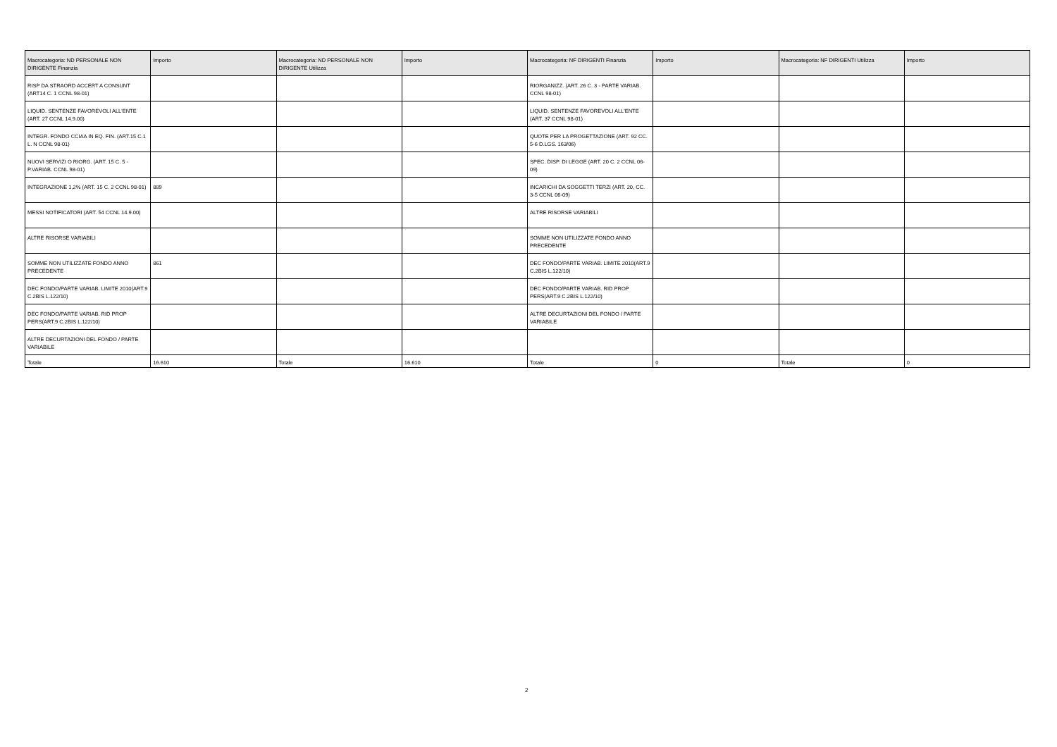| Macrocategoria: ND PERSONALE NON DIRIGENTE Finanzia | Importo | Macrocategoria: ND PERSONALE NON DIRIGENTE Utilizza | Importo | Macrocategoria: NF DIRIGENTI Finanzia | Importo | Macrocategoria: NF DIRIGENTI Utilizza | Importo |
| --- | --- | --- | --- | --- | --- | --- | --- |
| RISP DA STRAORD ACCERT A CONSUNT (ART14 C. 1 CCNL 98-01) | | | | RIORGANIZZ. (ART. 26 C. 3 - PARTE VARIAB. CCNL 98-01) | | | |
| LIQUID. SENTENZE FAVOREVOLI ALL'ENTE (ART. 27 CCNL 14.9.00) | | | | LIQUID. SENTENZE FAVOREVOLI ALL'ENTE (ART. 37 CCNL 98-01) | | | |
| INTEGR. FONDO CCIAA IN EQ. FIN. (ART.15 C.1 L. N CCNL 98-01) | | | | QUOTE PER LA PROGETTAZIONE (ART. 92 CC. 5-6 D.LGS. 163/06) | | | |
| NUOVI SERVIZI O RIORG. (ART. 15 C. 5 - P.VARIAB. CCNL 98-01) | | | | SPEC. DISP. DI LEGGE (ART. 20 C. 2 CCNL 06-09) | | | |
| INTEGRAZIONE 1,2% (ART. 15 C. 2 CCNL 98-01) | 889 | | | INCARICHI DA SOGGETTI TERZI (ART. 20, CC. 3-5 CCNL 06-09) | | | |
| MESSI NOTIFICATORI (ART. 54 CCNL 14.9.00) | | | | ALTRE RISORSE VARIABILI | | | |
| ALTRE RISORSE VARIABILI | | | | SOMME NON UTILIZZATE FONDO ANNO PRECEDENTE | | | |
| SOMME NON UTILIZZATE FONDO ANNO PRECEDENTE | 861 | | | DEC FONDO/PARTE VARIAB. LIMITE 2010(ART.9 C.2BIS L.122/10) | | | |
| DEC FONDO/PARTE VARIAB. LIMITE 2010(ART.9 C.2BIS L.122/10) | | | | DEC FONDO/PARTE VARIAB. RID PROP PERS(ART.9 C.2BIS L.122/10) | | | |
| DEC FONDO/PARTE VARIAB. RID PROP PERS(ART.9 C.2BIS L.122/10) | | | | ALTRE DECURTAZIONI DEL FONDO / PARTE VARIABILE | | | |
| ALTRE DECURTAZIONI DEL FONDO / PARTE VARIABILE | | | | | | | |
| Totale | 16.610 | Totale | 16.610 | Totale | 0 | Totale | 0 |
2